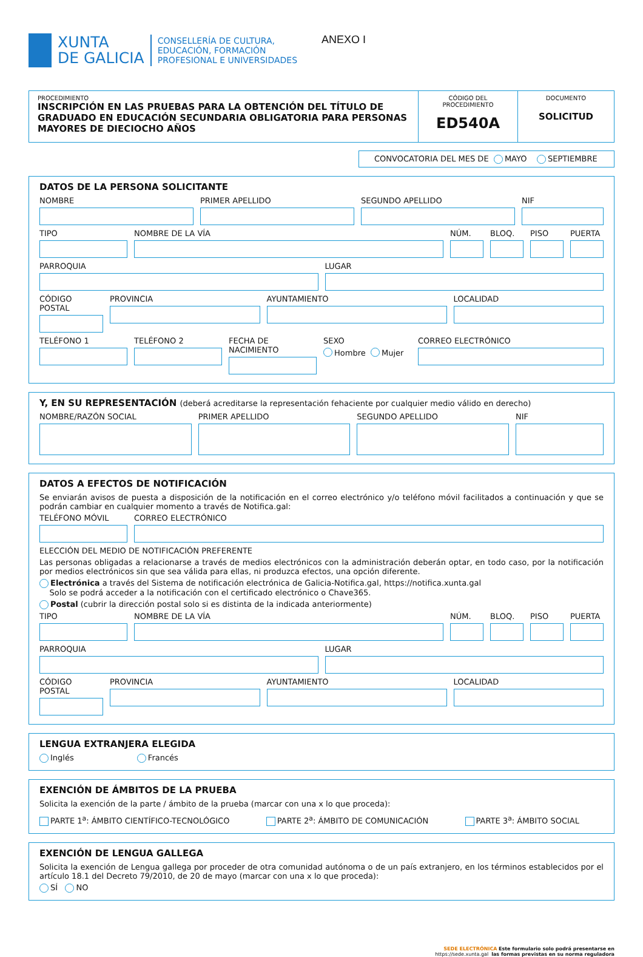XUNTA
DE GALICIA
CONSELLERÍA DE CULTURA,
EDUCACIÓN, FORMACIÓN
PROFESIONAL E UNIVERSIDADES
ANEXO I
PROCEDIMIENTO
INSCRIPCIÓN EN LAS PRUEBAS PARA LA OBTENCIÓN DEL TÍTULO DE GRADUADO EN EDUCACIÓN SECUNDARIA OBLIGATORIA PARA PERSONAS MAYORES DE DIECIOCHO AÑOS
CÓDIGO DEL PROCEDIMIENTO
ED540A
DOCUMENTO
SOLICITUD
CONVOCATORIA DEL MES DE MAYO SEPTIEMBRE
DATOS DE LA PERSONA SOLICITANTE
NOMBRE PRIMER APELLIDO SEGUNDO APELLIDO NIF
TIPO NOMBRE DE LA VÍA NÚM. BLOQ. PISO PUERTA
PARROQUIA LUGAR
CÓDIGO POSTAL PROVINCIA AYUNTAMIENTO LOCALIDAD
TELÉFONO 1 TELÉFONO 2 FECHA DE NACIMIENTO
SEXO
Hombre Mujer
CORREO ELECTRÓNICO
Y, EN SU REPRESENTACIÓN (deberá acreditarse la representación fehaciente por cualquier medio válido en derecho)
NOMBRE/RAZÓN SOCIAL PRIMER APELLIDO SEGUNDO APELLIDO NIF
DATOS A EFECTOS DE NOTIFICACIÓN
Se enviarán avisos de puesta a disposición de la notificación en el correo electrónico y/o teléfono móvil facilitados a continuación y que se podrán cambiar en cualquier momento a través de Notifica.gal:
TELÉFONO MÓVIL CORREO ELECTRÓNICO
ELECCIÓN DEL MEDIO DE NOTIFICACIÓN PREFERENTE
Las personas obligadas a relacionarse a través de medios electrónicos con la administración deberán optar, en todo caso, por la notificación por medios electrónicos sin que sea válida para ellas, ni produzca efectos, una opción diferente.
Electrónica a través del Sistema de notificación electrónica de Galicia-Notifica.gal, https://notifica.xunta.gal
Solo se podrá acceder a la notificación con el certificado electrónico o Chave365.
Postal (cubrir la dirección postal solo si es distinta de la indicada anteriormente)
TIPO NOMBRE DE LA VÍA NÚM. BLOQ. PISO PUERTA
PARROQUIA LUGAR
CÓDIGO POSTAL PROVINCIA AYUNTAMIENTO LOCALIDAD
LENGUA EXTRANJERA ELEGIDA
Inglés Francés
EXENCIÓN DE ÁMBITOS DE LA PRUEBA
Solicita la exención de la parte / ámbito de la prueba (marcar con una x lo que proceda):
PARTE 1<sup>a</sup>: ÁMBITO CIENTÍFICO-TECNOLÓGICO PARTE 2<sup>a</sup>: ÁMBITO DE COMUNICACIÓN PARTE 3<sup>a</sup>: ÁMBITO SOCIAL
EXENCIÓN DE LENGUA GALLEGA
Solicita la exención de Lengua gallega por proceder de otra comunidad autónoma o de un país extranjero, en los términos establecidos por el artículo 18.1 del Decreto 79/2010, de 20 de mayo (marcar con una x lo que proceda):
SÍ NO
SEDE ELECTRÓNICA Este formulario solo podrá presentarse en
https://sede.xunta.gal las formas previstas en su norma reguladora